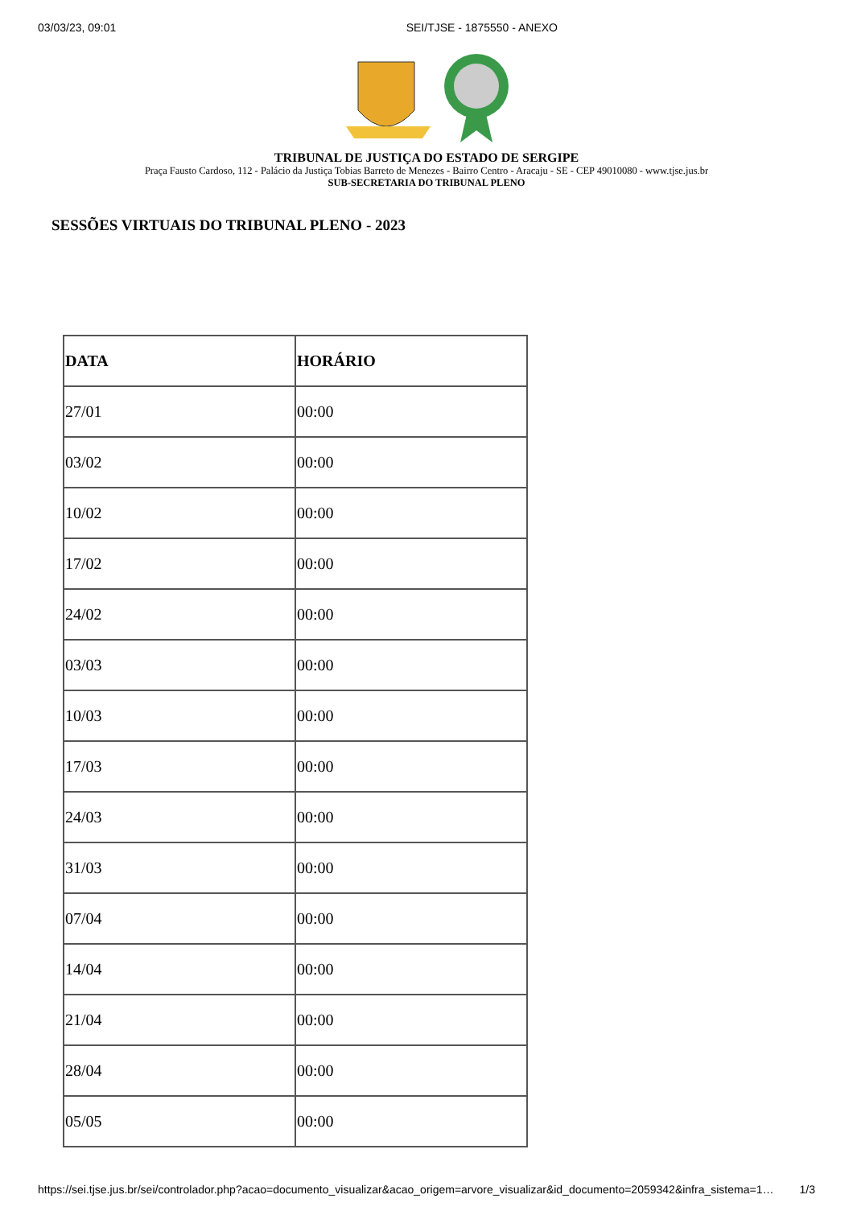03/03/23, 09:01 SEI/TJSE - 1875550 - ANEXO
TRIBUNAL DE JUSTIÇA DO ESTADO DE SERGIPE
Praça Fausto Cardoso, 112 - Palácio da Justiça Tobias Barreto de Menezes - Bairro Centro - Aracaju - SE - CEP 49010080 - www.tjse.jus.br
SUB-SECRETARIA DO TRIBUNAL PLENO
SESSÕES VIRTUAIS DO TRIBUNAL PLENO - 2023
| DATA | HORÁRIO |
| --- | --- |
| 27/01 | 00:00 |
| 03/02 | 00:00 |
| 10/02 | 00:00 |
| 17/02 | 00:00 |
| 24/02 | 00:00 |
| 03/03 | 00:00 |
| 10/03 | 00:00 |
| 17/03 | 00:00 |
| 24/03 | 00:00 |
| 31/03 | 00:00 |
| 07/04 | 00:00 |
| 14/04 | 00:00 |
| 21/04 | 00:00 |
| 28/04 | 00:00 |
| 05/05 | 00:00 |
https://sei.tjse.jus.br/sei/controlador.php?acao=documento_visualizar&acao_origem=arvore_visualizar&id_documento=2059342&infra_sistema=1… 1/3